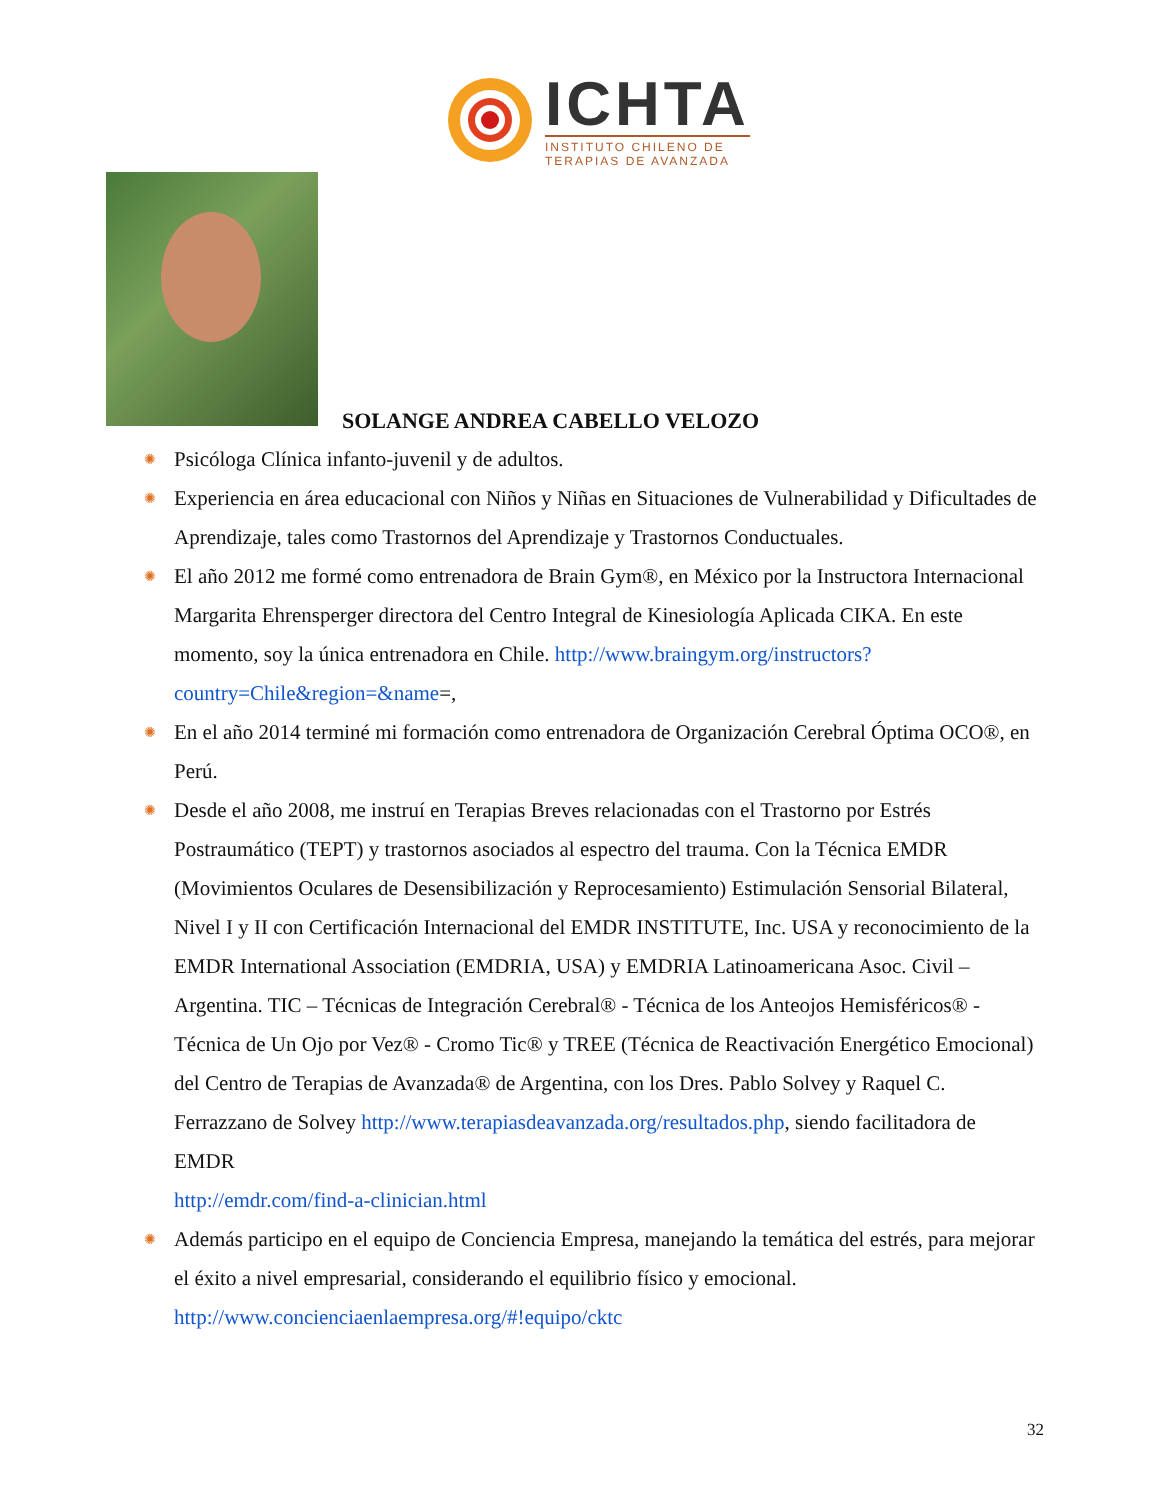ICHTA
INSTITUTO CHILENO DE
TERAPIAS DE AVANZADA
SOLANGE ANDREA CABELLO VELOZO
✺ Psicóloga Clínica infanto-juvenil y de adultos.
✺ Experiencia en área educacional con Niños y Niñas en Situaciones de Vulnerabilidad y Dificultades de Aprendizaje, tales como Trastornos del Aprendizaje y Trastornos Conductuales.
✺ El año 2012 me formé como entrenadora de Brain Gym®, en México por la Instructora Internacional Margarita Ehrensperger directora del Centro Integral de Kinesiología Aplicada CIKA. En este momento, soy la única entrenadora en Chile. http://www.braingym.org/instructors?country=Chile&region=&name=,
✺ En el año 2014 terminé mi formación como entrenadora de Organización Cerebral Óptima OCO®, en Perú.
✺ Desde el año 2008, me instruí en Terapias Breves relacionadas con el Trastorno por Estrés Postraumático (TEPT) y trastornos asociados al espectro del trauma. Con la Técnica EMDR (Movimientos Oculares de Desensibilización y Reprocesamiento) Estimulación Sensorial Bilateral, Nivel I y II con Certificación Internacional del EMDR INSTITUTE, Inc. USA y reconocimiento de la EMDR International Association (EMDRIA, USA) y EMDRIA Latinoamericana Asoc. Civil – Argentina. TIC – Técnicas de Integración Cerebral® - Técnica de los Anteojos Hemisféricos® - Técnica de Un Ojo por Vez® - Cromo Tic® y TREE (Técnica de Reactivación Energético Emocional) del Centro de Terapias de Avanzada® de Argentina, con los Dres. Pablo Solvey y Raquel C. Ferrazzano de Solvey http://www.terapiasdeavanzada.org/resultados.php, siendo facilitadora de EMDR
http://emdr.com/find-a-clinician.html
✺ Además participo en el equipo de Conciencia Empresa, manejando la temática del estrés, para mejorar el éxito a nivel empresarial, considerando el equilibrio físico y emocional. http://www.concienciaenlaempresa.org/#!equipo/cktc
32